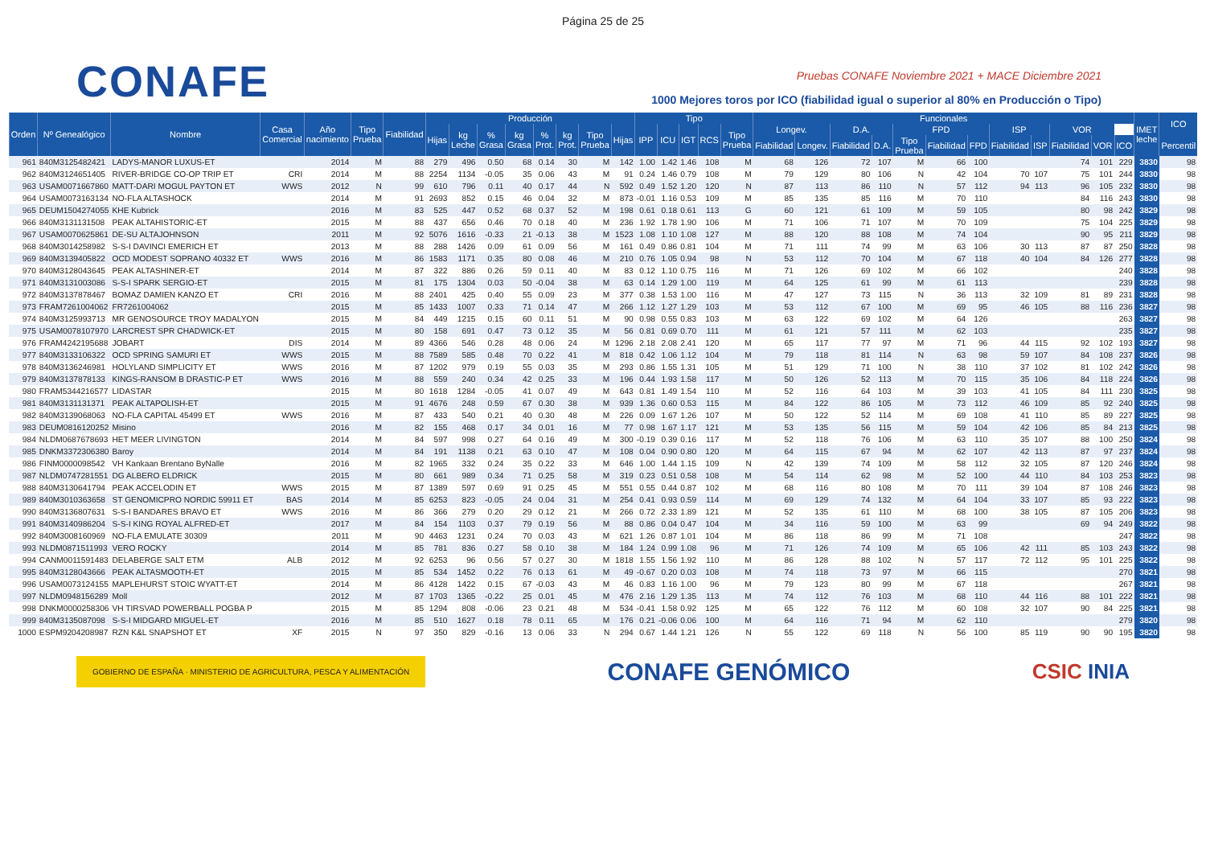Página 25 de 25
CONAFE
Pruebas CONAFE Noviembre 2021 + MACE Diciembre 2021
1000 Mejores toros por ICO (fiabilidad igual o superior al 80% en Producción o Tipo)
| Orden | Nº Genealógico | Nombre | Casa Comercial | Año nacimiento | Tipo Prueba | Fiabilidad | Producción | | | | | | | | Tipo | | | | | Funcionales | | | | | | | | | | | | IMET leche | ICO |
| --- | --- | --- | --- | --- | --- | --- | --- | --- | --- | --- | --- | --- | --- | --- | --- | --- | --- | --- | --- | --- | --- | --- | --- | --- | --- | --- | --- | --- | --- | --- | --- | --- | --- |
| | | | | | | | Hijas | kg Leche | % Grasa | kg Grasa | % Prot. | kg Prot. | Tipo Prueba | Hijas | IPP | ICU | IGT | RCS | Tipo Prueba | Longev. | | D.A. | | FPD | | | ISP | | VOR | | | | |
| | | | | | | | | | | | | | | | | | | | | Fiabilidad | Longev. | Fiabilidad | D.A. | Tipo Prueba | Fiabilidad | FPD | Fiabilidad | ISP | Fiabilidad | VOR | ICO | | Percentil |
| 961 | 840M3125482421 | LADYS-MANOR LUXUS-ET | | 2014 | M | 88 | 279 | 496 | 0.50 | 68 | 0.14 | 30 | M | 142 | 1.00 | 1.42 | 1.46 | 108 | M | 68 | 126 | 72 | 107 | M | 66 | 100 | | | 74 | 101 | 229 | 3830 | 98 |
| 962 | 840M3124651405 | RIVER-BRIDGE CO-OP TRIP ET | CRI | 2014 | M | 88 | 2254 | 1134 | -0.05 | 35 | 0.06 | 43 | M | 91 | 0.24 | 1.46 | 0.79 | 108 | M | 79 | 129 | 80 | 106 | N | 42 | 104 | 70 | 107 | 75 | 101 | 244 | 3830 | 98 |
| 963 | USAM0071667860 | MATT-DARI MOGUL PAYTON ET | WWS | 2012 | N | 99 | 610 | 796 | 0.11 | 40 | 0.17 | 44 | N | 592 | 0.49 | 1.52 | 1.20 | 120 | N | 87 | 113 | 86 | 110 | N | 57 | 112 | 94 | 113 | 96 | 105 | 232 | 3830 | 98 |
| 964 | USAM0073163134 | NO-FLA ALTASHOCK | | 2014 | M | 91 | 2693 | 852 | 0.15 | 46 | 0.04 | 32 | M | 873 | -0.01 | 1.16 | 0.53 | 109 | M | 85 | 135 | 85 | 116 | M | 70 | 110 | | | 84 | 116 | 243 | 3830 | 98 |
| 965 | DEUM1504274055 | KHE Kubrick | | 2016 | M | 83 | 525 | 447 | 0.52 | 68 | 0.37 | 52 | M | 198 | 0.61 | 0.18 | 0.61 | 113 | G | 60 | 121 | 61 | 109 | M | 59 | 105 | | | 80 | 98 | 242 | 3829 | 98 |
| 966 | 840M3131131508 | PEAK ALTAHISTORIC-ET | | 2015 | M | 88 | 437 | 656 | 0.46 | 70 | 0.18 | 40 | M | 236 | 1.92 | 1.78 | 1.90 | 106 | M | 71 | 106 | 71 | 107 | M | 70 | 109 | | | 75 | 104 | 225 | 3829 | 98 |
| 967 | USAM0070625861 | DE-SU ALTAJOHNSON | | 2011 | M | 92 | 5076 | 1616 | -0.33 | 21 | -0.13 | 38 | M | 1523 | 1.08 | 1.10 | 1.08 | 127 | M | 88 | 120 | 88 | 108 | M | 74 | 104 | | | 90 | 95 | 211 | 3829 | 98 |
| 968 | 840M3014258982 | S-S-I DAVINCI EMERICH ET | | 2013 | M | 88 | 288 | 1426 | 0.09 | 61 | 0.09 | 56 | M | 161 | 0.49 | 0.86 | 0.81 | 104 | M | 71 | 111 | 74 | 99 | M | 63 | 106 | 30 | 113 | 87 | 87 | 250 | 3828 | 98 |
| 969 | 840M3139405822 | OCD MODEST SOPRANO 40332 ET | WWS | 2016 | M | 86 | 1583 | 1171 | 0.35 | 80 | 0.08 | 46 | M | 210 | 0.76 | 1.05 | 0.94 | 98 | N | 53 | 112 | 70 | 104 | M | 67 | 118 | 40 | 104 | 84 | 126 | 277 | 3828 | 98 |
| 970 | 840M3128043645 | PEAK ALTASHINER-ET | | 2014 | M | 87 | 322 | 886 | 0.26 | 59 | 0.11 | 40 | M | 83 | 0.12 | 1.10 | 0.75 | 116 | M | 71 | 126 | 69 | 102 | M | 66 | 102 | | | | | 240 | 3828 | 98 |
| 971 | 840M3131003086 | S-S-I SPARK SERGIO-ET | | 2015 | M | 81 | 175 | 1304 | 0.03 | 50 | -0.04 | 38 | M | 63 | 0.14 | 1.29 | 1.00 | 119 | M | 64 | 125 | 61 | 99 | M | 61 | 113 | | | | | 239 | 3828 | 98 |
| 972 | 840M3137878467 | BOMAZ DAMIEN KANZO ET | CRI | 2016 | M | 88 | 2401 | 425 | 0.40 | 55 | 0.09 | 23 | M | 377 | 0.38 | 1.53 | 1.00 | 116 | M | 47 | 127 | 73 | 115 | N | 36 | 113 | 32 | 109 | 81 | 89 | 231 | 3828 | 98 |
| 973 | FRAM7261004062 | FR7261004062 | | 2015 | M | 85 | 1433 | 1007 | 0.33 | 71 | 0.14 | 47 | M | 266 | 1.12 | 1.27 | 1.29 | 103 | M | 53 | 112 | 67 | 100 | M | 69 | 95 | 46 | 105 | 88 | 116 | 236 | 3827 | 98 |
| 974 | 840M3125993713 | MR GENOSOURCE TROY MADALYON | | 2015 | M | 84 | 449 | 1215 | 0.15 | 60 | 0.11 | 51 | M | 90 | 0.98 | 0.55 | 0.83 | 103 | M | 63 | 122 | 69 | 102 | M | 64 | 126 | | | | | 263 | 3827 | 98 |
| 975 | USAM0078107970 | LARCREST SPR CHADWICK-ET | | 2015 | M | 80 | 158 | 691 | 0.47 | 73 | 0.12 | 35 | M | 56 | 0.81 | 0.69 | 0.70 | 111 | M | 61 | 121 | 57 | 111 | M | 62 | 103 | | | | | 235 | 3827 | 98 |
| 976 | FRAM4242195688 | JOBART | DIS | 2014 | M | 89 | 4366 | 546 | 0.28 | 48 | 0.06 | 24 | M | 1296 | 2.18 | 2.08 | 2.41 | 120 | M | 65 | 117 | 77 | 97 | M | 71 | 96 | 44 | 115 | 92 | 102 | 193 | 3827 | 98 |
| 977 | 840M3133106322 | OCD SPRING SAMURI ET | WWS | 2015 | M | 88 | 7589 | 585 | 0.48 | 70 | 0.22 | 41 | M | 818 | 0.42 | 1.06 | 1.12 | 104 | M | 79 | 118 | 81 | 114 | N | 63 | 98 | 59 | 107 | 84 | 108 | 237 | 3826 | 98 |
| 978 | 840M3136246981 | HOLYLAND SIMPLICITY ET | WWS | 2016 | M | 87 | 1202 | 979 | 0.19 | 55 | 0.03 | 35 | M | 293 | 0.86 | 1.55 | 1.31 | 105 | M | 51 | 129 | 71 | 100 | N | 38 | 110 | 37 | 102 | 81 | 102 | 242 | 3826 | 98 |
| 979 | 840M3137878133 | KINGS-RANSOM B DRASTIC-P ET | WWS | 2016 | M | 88 | 559 | 240 | 0.34 | 42 | 0.25 | 33 | M | 196 | 0.44 | 1.93 | 1.58 | 117 | M | 50 | 126 | 52 | 113 | M | 70 | 115 | 35 | 106 | 84 | 118 | 224 | 3826 | 98 |
| 980 | FRAM5344216577 | LIDASTAR | | 2015 | M | 80 | 1618 | 1284 | -0.05 | 41 | 0.07 | 49 | M | 643 | 0.81 | 1.49 | 1.54 | 110 | M | 52 | 116 | 64 | 103 | M | 39 | 103 | 41 | 105 | 84 | 111 | 230 | 3825 | 98 |
| 981 | 840M3131131371 | PEAK ALTAPOLISH-ET | | 2015 | M | 91 | 4676 | 248 | 0.59 | 67 | 0.30 | 38 | M | 939 | 1.36 | 0.60 | 0.53 | 115 | M | 84 | 122 | 86 | 105 | M | 73 | 112 | 46 | 109 | 85 | 92 | 240 | 3825 | 98 |
| 982 | 840M3139068063 | NO-FLA CAPITAL 45499 ET | WWS | 2016 | M | 87 | 433 | 540 | 0.21 | 40 | 0.30 | 48 | M | 226 | 0.09 | 1.67 | 1.26 | 107 | M | 50 | 122 | 52 | 114 | M | 69 | 108 | 41 | 110 | 85 | 89 | 227 | 3825 | 98 |
| 983 | DEUM0816120252 | Misino | | 2016 | M | 82 | 155 | 468 | 0.17 | 34 | 0.01 | 16 | M | 77 | 0.98 | 1.67 | 1.17 | 121 | M | 53 | 135 | 56 | 115 | M | 59 | 104 | 42 | 106 | 85 | 84 | 213 | 3825 | 98 |
| 984 | NLDM0687678693 | HET MEER LIVINGTON | | 2014 | M | 84 | 597 | 998 | 0.27 | 64 | 0.16 | 49 | M | 300 | -0.19 | 0.39 | 0.16 | 117 | M | 52 | 118 | 76 | 106 | M | 63 | 110 | 35 | 107 | 88 | 100 | 250 | 3824 | 98 |
| 985 | DNKM3372306380 | Baroy | | 2014 | M | 84 | 191 | 1138 | 0.21 | 63 | 0.10 | 47 | M | 108 | 0.04 | 0.90 | 0.80 | 120 | M | 64 | 115 | 67 | 94 | M | 62 | 107 | 42 | 113 | 87 | 97 | 237 | 3824 | 98 |
| 986 | FINM0000098542 | VH Kankaan Brentano ByNalle | | 2016 | M | 82 | 1965 | 332 | 0.24 | 35 | 0.22 | 33 | M | 646 | 1.00 | 1.44 | 1.15 | 109 | N | 42 | 139 | 74 | 109 | M | 58 | 112 | 32 | 105 | 87 | 120 | 246 | 3824 | 98 |
| 987 | NLDM0747281551 | DG ALBERO ELDRICK | | 2015 | M | 80 | 661 | 989 | 0.34 | 71 | 0.25 | 58 | M | 319 | 0.23 | 0.51 | 0.58 | 108 | M | 54 | 114 | 62 | 98 | M | 52 | 100 | 44 | 110 | 84 | 103 | 253 | 3823 | 98 |
| 988 | 840M3130641794 | PEAK ACCELODIN ET | WWS | 2015 | M | 87 | 1389 | 597 | 0.69 | 91 | 0.25 | 45 | M | 551 | 0.55 | 0.44 | 0.87 | 102 | M | 68 | 116 | 80 | 108 | M | 70 | 111 | 39 | 104 | 87 | 108 | 246 | 3823 | 98 |
| 989 | 840M3010363658 | ST GENOMICPRO NORDIC 59911 ET | BAS | 2014 | M | 85 | 6253 | 823 | -0.05 | 24 | 0.04 | 31 | M | 254 | 0.41 | 0.93 | 0.59 | 114 | M | 69 | 129 | 74 | 132 | M | 64 | 104 | 33 | 107 | 85 | 93 | 222 | 3823 | 98 |
| 990 | 840M3136807631 | S-S-I BANDARES BRAVO ET | WWS | 2016 | M | 86 | 366 | 279 | 0.20 | 29 | 0.12 | 21 | M | 266 | 0.72 | 2.33 | 1.89 | 121 | M | 52 | 135 | 61 | 110 | M | 68 | 100 | 38 | 105 | 87 | 105 | 206 | 3823 | 98 |
| 991 | 840M3140986204 | S-S-I KING ROYAL ALFRED-ET | | 2017 | M | 84 | 154 | 1103 | 0.37 | 79 | 0.19 | 56 | M | 88 | 0.86 | 0.04 | 0.47 | 104 | M | 34 | 116 | 59 | 100 | M | 63 | 99 | | | 69 | 94 | 249 | 3822 | 98 |
| 992 | 840M3008160969 | NO-FLA EMULATE 30309 | | 2011 | M | 90 | 4463 | 1231 | 0.24 | 70 | 0.03 | 43 | M | 621 | 1.26 | 0.87 | 1.01 | 104 | M | 86 | 118 | 86 | 99 | M | 71 | 108 | | | | | 247 | 3822 | 98 |
| 993 | NLDM0871511993 | VERO ROCKY | | 2014 | M | 85 | 781 | 836 | 0.27 | 58 | 0.10 | 38 | M | 184 | 1.24 | 0.99 | 1.08 | 96 | M | 71 | 126 | 74 | 109 | M | 65 | 106 | 42 | 111 | 85 | 103 | 243 | 3822 | 98 |
| 994 | CANM0011591483 | DELABERGE SALT ETM | ALB | 2012 | M | 92 | 6253 | 96 | 0.56 | 57 | 0.27 | 30 | M | 1818 | 1.55 | 1.56 | 1.92 | 110 | M | 86 | 128 | 88 | 102 | N | 57 | 117 | 72 | 112 | 95 | 101 | 225 | 3822 | 98 |
| 995 | 840M3128043666 | PEAK ALTASMOOTH-ET | | 2015 | M | 85 | 534 | 1452 | 0.22 | 76 | 0.13 | 61 | M | 49 | -0.67 | 0.20 | 0.03 | 108 | M | 74 | 118 | 73 | 97 | M | 66 | 115 | | | | | 270 | 3821 | 98 |
| 996 | USAM0073124155 | MAPLEHURST STOIC WYATT-ET | | 2014 | M | 86 | 4128 | 1422 | 0.15 | 67 | -0.03 | 43 | M | 46 | 0.83 | 1.16 | 1.00 | 96 | M | 79 | 123 | 80 | 99 | M | 67 | 118 | | | | | 267 | 3821 | 98 |
| 997 | NLDM0948156289 | Moll | | 2012 | M | 87 | 1703 | 1365 | -0.22 | 25 | 0.01 | 45 | M | 476 | 2.16 | 1.29 | 1.35 | 113 | M | 74 | 112 | 76 | 103 | M | 68 | 110 | 44 | 116 | 88 | 101 | 222 | 3821 | 98 |
| 998 | DNKM0000258306 | VH TIRSVAD POWERBALL POGBA P | | 2015 | M | 85 | 1294 | 808 | -0.06 | 23 | 0.21 | 48 | M | 534 | -0.41 | 1.58 | 0.92 | 125 | M | 65 | 122 | 76 | 112 | M | 60 | 108 | 32 | 107 | 90 | 84 | 225 | 3821 | 98 |
| 999 | 840M3135087098 | S-S-I MIDGARD MIGUEL-ET | | 2016 | M | 85 | 510 | 1627 | 0.18 | 78 | 0.11 | 65 | M | 176 | 0.21 | -0.06 | 0.06 | 100 | M | 64 | 116 | 71 | 94 | M | 62 | 110 | | | | | 279 | 3820 | 98 |
| 1000 | ESPM9204208987 | RZN K&L SNAPSHOT ET | XF | 2015 | N | 97 | 350 | 829 | -0.16 | 13 | 0.06 | 33 | N | 294 | 0.67 | 1.44 | 1.21 | 126 | N | 55 | 122 | 69 | 118 | N | 56 | 100 | 85 | 119 | 90 | 90 | 195 | 3820 | 98 |
GOBIERNO DE ESPAÑA · MINISTERIO DE AGRICULTURA, PESCA Y ALIMENTACIÓN
CONAFE GENÓMICO
CSIC INIA